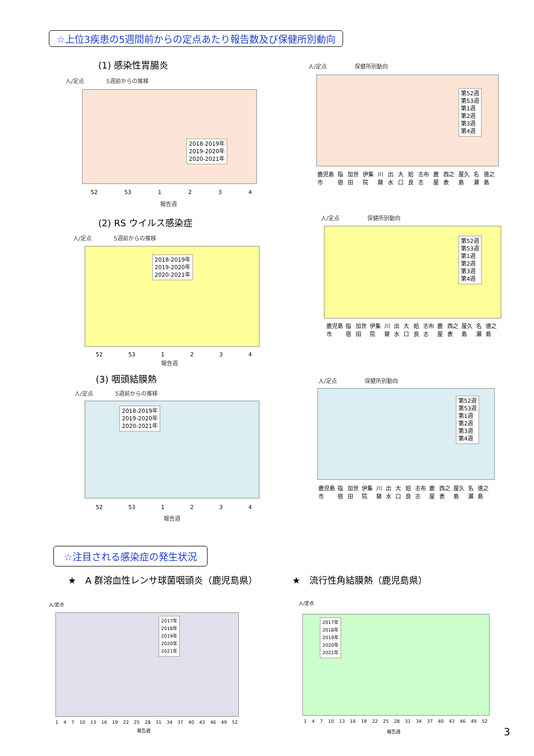☆上位3疾患の5週間前からの定点あたり報告数及び保健所別動向
(1) 感染性胃腸炎
人/定点　　　　5週前からの推移
2018-2019年
2019-2020年
2020-2021年
52 53 1234
報告週
人/定点　　　　　保健所別動向
第52週
第53週
第1週
第2週
第3週
第4週
鹿児島市 指宿 加世田 伊集院 川薩 出水 大口 姶良 志布志 鹿屋 西之表 屋久島 名瀬 徳之島
(2) RS ウイルス感染症
人/定点　　　　5週前からの推移
2018-2019年
2019-2020年
2020-2021年
52 53 1234
報告週
人/定点　　　　　保健所別動向
第52週
第53週
第1週
第2週
第3週
第4週
鹿児島市 指宿 加世田 伊集院 川薩 出水 大口 姶良 志布志 鹿屋 西之表 屋久島 名瀬 徳之島
(3) 咽頭結膜熱
人/定点　　　　5週前からの推移
2018-2019年
2019-2020年
2020-2021年
52 53 1234
報告週
人/定点　　　　　保健所別動向
第52週
第53週
第1週
第2週
第3週
第4週
鹿児島市 指宿 加世田 伊集院 川薩 出水 大口 姶良 志布志 鹿屋 西之表 屋久島 名瀬 徳之島
☆注目される感染症の発生状況
★　A 群溶血性レンサ球菌咽頭炎（鹿児島県）
★　流行性角結膜熱（鹿児島県）
人/定点
2017年
2018年
2019年
2020年
2021年
1 4 7 10 13 16 19 22 25 28 31 34 37 40 43 46 49 52
報告週
人/定点
2017年
2018年
2019年
2020年
2021年
1 4 7 10 13 16 19 22 25 28 31 34 37 40 43 46 49 52
報告週 3